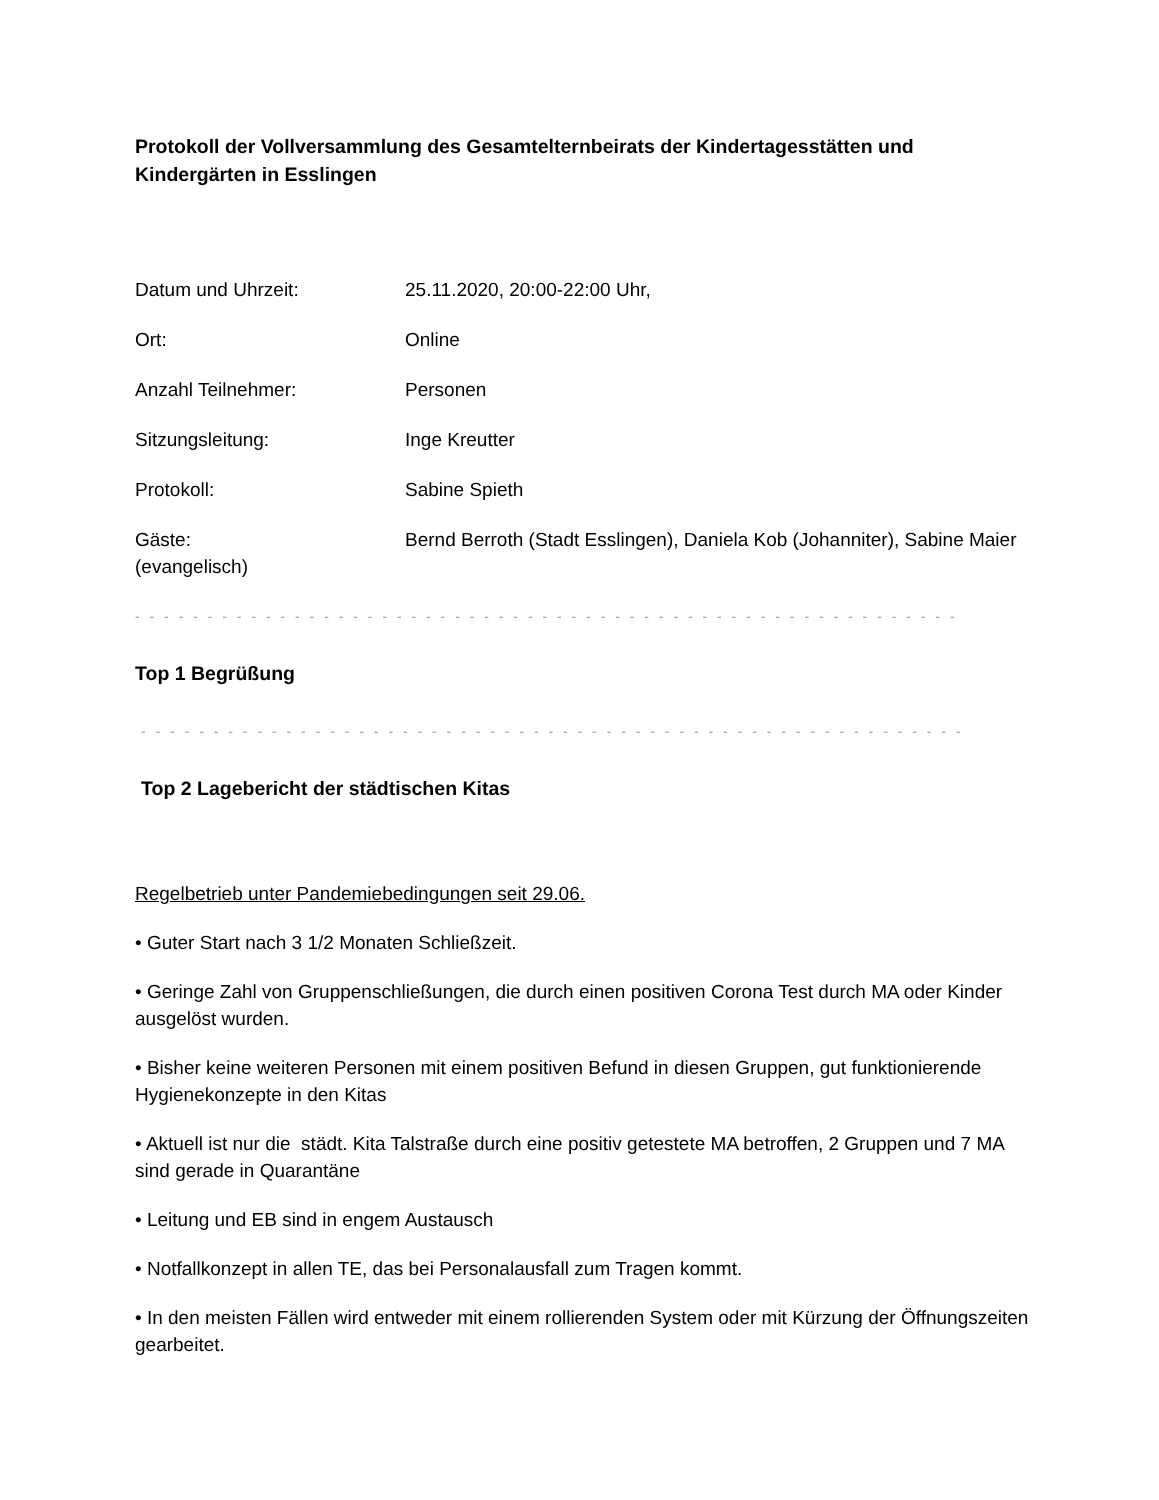Protokoll der Vollversammlung des Gesamtelternbeirats der Kindertagesstätten und Kindergärten in Esslingen
Datum und Uhrzeit: 25.11.2020, 20:00-22:00 Uhr,
Ort: Online
Anzahl Teilnehmer: Personen
Sitzungsleitung: Inge Kreutter
Protokoll: Sabine Spieth
Gäste: Bernd Berroth (Stadt Esslingen), Daniela Kob (Johanniter), Sabine Maier (evangelisch)
- - - - - - - - - - - - - - - - - - - - - - - - - - - - - - - - - - - - - - - - - - - - - - - - - - - - - - - - -
Top 1 Begrüßung
- - - - - - - - - - - - - - - - - - - - - - - - - - - - - - - - - - - - - - - - - - - - - - - - - - - - - - - - -
Top 2 Lagebericht der städtischen Kitas
Regelbetrieb unter Pandemiebedingungen seit 29.06.
• Guter Start nach 3 1/2 Monaten Schließzeit.
• Geringe Zahl von Gruppenschließungen, die durch einen positiven Corona Test durch MA oder Kinder ausgelöst wurden.
• Bisher keine weiteren Personen mit einem positiven Befund in diesen Gruppen, gut funktionierende Hygienekonzepte in den Kitas
• Aktuell ist nur die städt. Kita Talstraße durch eine positiv getestete MA betroffen, 2 Gruppen und 7 MA sind gerade in Quarantäne
• Leitung und EB sind in engem Austausch
• Notfallkonzept in allen TE, das bei Personalausfall zum Tragen kommt.
• In den meisten Fällen wird entweder mit einem rollierenden System oder mit Kürzung der Öffnungszeiten gearbeitet.